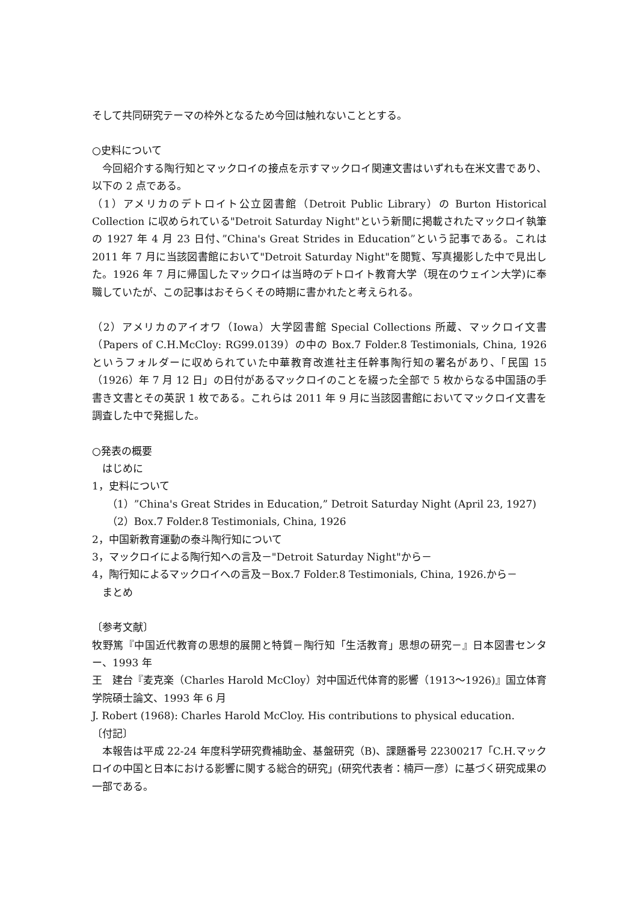そして共同研究テーマの枠外となるため今回は触れないこととする。
○史料について
　今回紹介する陶行知とマックロイの接点を示すマックロイ関連文書はいずれも在米文書であり、以下の 2 点である。
（1）アメリカのデトロイト公立図書館（Detroit Public Library）の Burton Historical Collection に収められている"Detroit Saturday Night"という新聞に掲載されたマックロイ執筆の 1927 年 4 月 23 日付、”China's Great Strides in Education”という記事である。これは 2011 年 7 月に当該図書館において"Detroit Saturday Night"を閲覧、写真撮影した中で見出した。1926 年 7 月に帰国したマックロイは当時のデトロイト教育大学（現在のウェイン大学)に奉職していたが、この記事はおそらくその時期に書かれたと考えられる。
（2）アメリカのアイオワ（Iowa）大学図書館 Special Collections 所蔵、マックロイ文書（Papers of C.H.McCloy: RG99.0139）の中の Box.7 Folder.8 Testimonials, China, 1926 というフォルダーに収められていた中華教育改進社主任幹事陶行知の署名があり、「民国 15（1926）年 7 月 12 日」の日付があるマックロイのことを綴った全部で 5 枚からなる中国語の手書き文書とその英訳 1 枚である。これらは 2011 年 9 月に当該図書館においてマックロイ文書を調査した中で発掘した。
○発表の概要
　はじめに
1，史料について
（1）”China's Great Strides in Education,” Detroit Saturday Night (April 23, 1927)
（2）Box.7 Folder.8 Testimonials, China, 1926
2，中国新教育運動の泰斗陶行知について
3，マックロイによる陶行知への言及－"Detroit Saturday Night"から－
4，陶行知によるマックロイへの言及－Box.7 Folder.8 Testimonials, China, 1926.から－
　まとめ
〔参考文献〕
牧野篤『中国近代教育の思想的展開と特質－陶行知「生活教育」思想の研究－』日本図書センター、1993 年
王　建台『麦克楽（Charles Harold McCloy）対中国近代体育的影響（1913～1926)』国立体育学院碩士論文、1993 年 6 月
J. Robert (1968): Charles Harold McCloy. His contributions to physical education.
〔付記〕
　本報告は平成 22-24 年度科学研究費補助金、基盤研究（B)、課題番号 22300217「C.H.マックロイの中国と日本における影響に関する総合的研究」(研究代表者：楠戸一彦）に基づく研究成果の一部である。